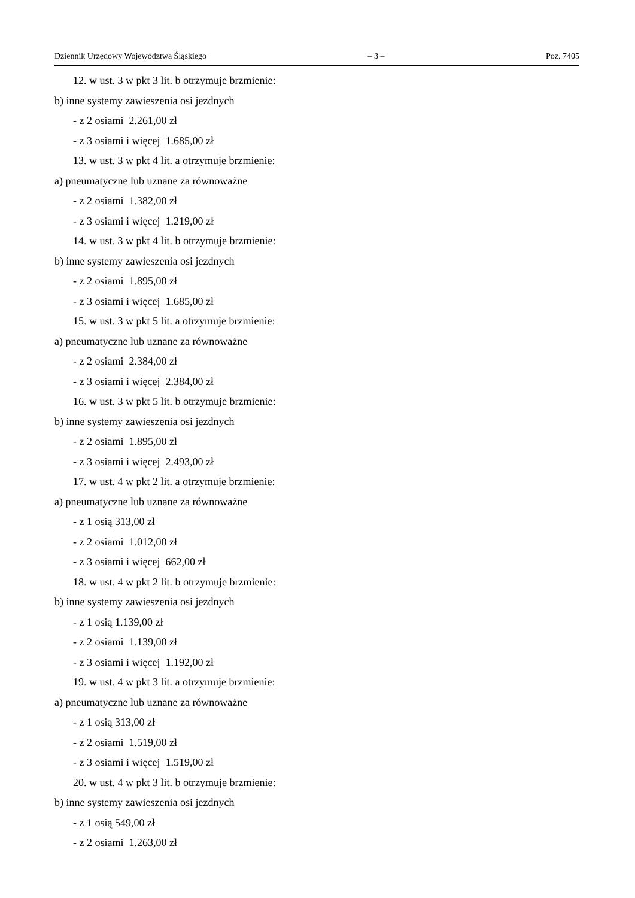Dziennik Urzędowy Województwa Śląskiego – 3 – Poz. 7405
12. w ust. 3 w pkt 3 lit. b otrzymuje brzmienie:
b) inne systemy zawieszenia osi jezdnych
- z 2 osiami 2.261,00 zł
- z 3 osiami i więcej 1.685,00 zł
13. w ust. 3 w pkt 4 lit. a otrzymuje brzmienie:
a) pneumatyczne lub uznane za równoważne
- z 2 osiami 1.382,00 zł
- z 3 osiami i więcej 1.219,00 zł
14. w ust. 3 w pkt 4 lit. b otrzymuje brzmienie:
b) inne systemy zawieszenia osi jezdnych
- z 2 osiami 1.895,00 zł
- z 3 osiami i więcej 1.685,00 zł
15. w ust. 3 w pkt 5 lit. a otrzymuje brzmienie:
a) pneumatyczne lub uznane za równoważne
- z 2 osiami 2.384,00 zł
- z 3 osiami i więcej 2.384,00 zł
16. w ust. 3 w pkt 5 lit. b otrzymuje brzmienie:
b) inne systemy zawieszenia osi jezdnych
- z 2 osiami 1.895,00 zł
- z 3 osiami i więcej 2.493,00 zł
17. w ust. 4 w pkt 2 lit. a otrzymuje brzmienie:
a) pneumatyczne lub uznane za równoważne
- z 1 osią 313,00 zł
- z 2 osiami 1.012,00 zł
- z 3 osiami i więcej 662,00 zł
18. w ust. 4 w pkt 2 lit. b otrzymuje brzmienie:
b) inne systemy zawieszenia osi jezdnych
- z 1 osią 1.139,00 zł
- z 2 osiami 1.139,00 zł
- z 3 osiami i więcej 1.192,00 zł
19. w ust. 4 w pkt 3 lit. a otrzymuje brzmienie:
a) pneumatyczne lub uznane za równoważne
- z 1 osią 313,00 zł
- z 2 osiami 1.519,00 zł
- z 3 osiami i więcej 1.519,00 zł
20. w ust. 4 w pkt 3 lit. b otrzymuje brzmienie:
b) inne systemy zawieszenia osi jezdnych
- z 1 osią 549,00 zł
- z 2 osiami 1.263,00 zł